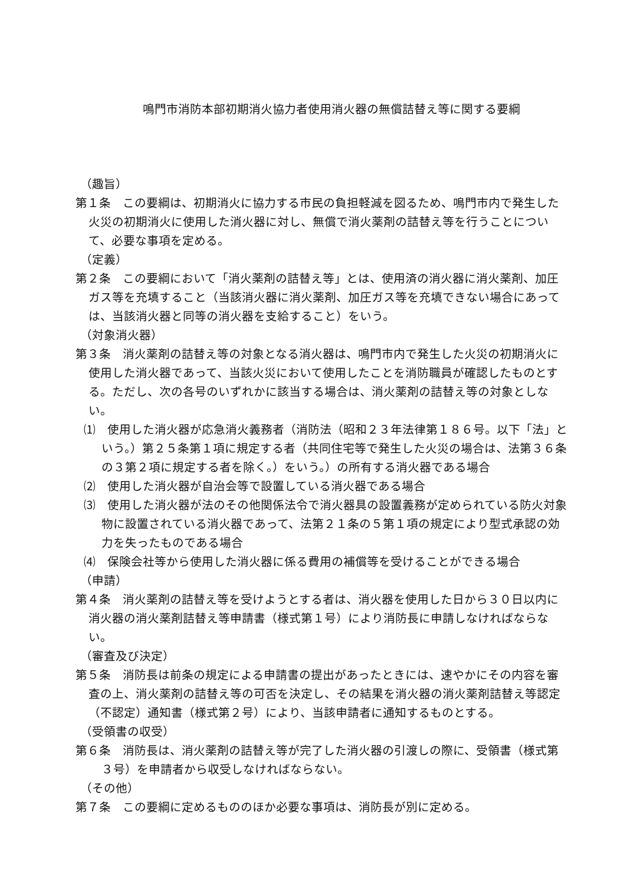鳴門市消防本部初期消火協力者使用消火器の無償詰替え等に関する要綱
（趣旨）
第１条　この要綱は、初期消火に協力する市民の負担軽減を図るため、鳴門市内で発生した火災の初期消火に使用した消火器に対し、無償で消火薬剤の詰替え等を行うことについて、必要な事項を定める。
（定義）
第２条　この要綱において「消火薬剤の詰替え等」とは、使用済の消火器に消火薬剤、加圧ガス等を充填すること（当該消火器に消火薬剤、加圧ガス等を充填できない場合にあっては、当該消火器と同等の消火器を支給すること）をいう。
（対象消火器）
第３条　消火薬剤の詰替え等の対象となる消火器は、鳴門市内で発生した火災の初期消火に使用した消火器であって、当該火災において使用したことを消防職員が確認したものとする。ただし、次の各号のいずれかに該当する場合は、消火薬剤の詰替え等の対象としない。
⑴　使用した消火器が応急消火義務者（消防法（昭和２３年法律第１８６号。以下「法」という。）第２５条第１項に規定する者（共同住宅等で発生した火災の場合は、法第３６条の３第２項に規定する者を除く。）をいう。）の所有する消火器である場合
⑵　使用した消火器が自治会等で設置している消火器である場合
⑶　使用した消火器が法のその他関係法令で消火器具の設置義務が定められている防火対象物に設置されている消火器であって、法第２１条の５第１項の規定により型式承認の効力を失ったものである場合
⑷　保険会社等から使用した消火器に係る費用の補償等を受けることができる場合
（申請）
第４条　消火薬剤の詰替え等を受けようとする者は、消火器を使用した日から３０日以内に消火器の消火薬剤詰替え等申請書（様式第１号）により消防長に申請しなければならない。
（審査及び決定）
第５条　消防長は前条の規定による申請書の提出があったときには、速やかにその内容を審査の上、消火薬剤の詰替え等の可否を決定し、その結果を消火器の消火薬剤詰替え等認定（不認定）通知書（様式第２号）により、当該申請者に通知するものとする。
（受領書の収受）
第６条　消防長は、消火薬剤の詰替え等が完了した消火器の引渡しの際に、受領書（様式第３号）を申請者から収受しなければならない。
（その他）
第７条　この要綱に定めるもののほか必要な事項は、消防長が別に定める。